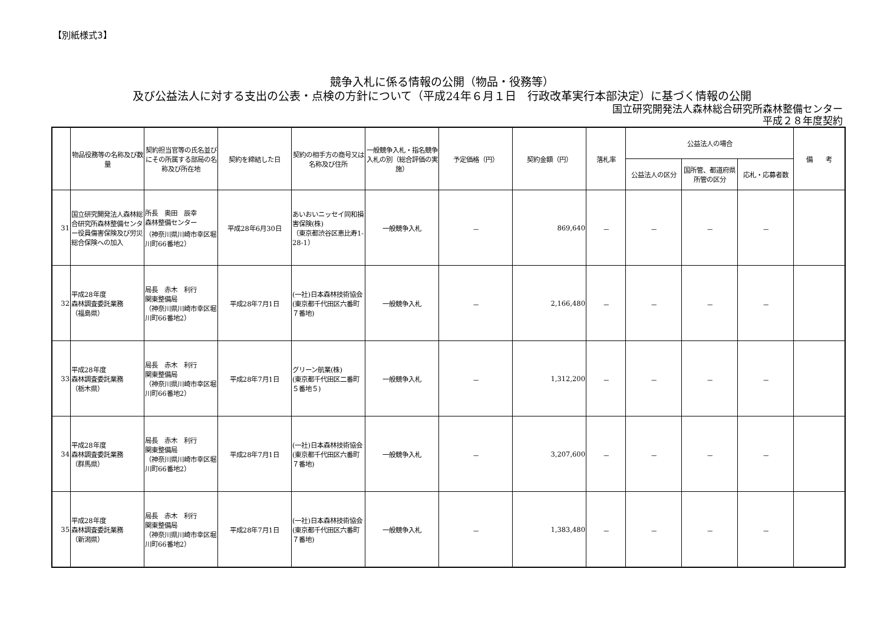【別紙様式3】
競争入札に係る情報の公開（物品・役務等）
及び公益法人に対する支出の公表・点検の方針について（平成24年６月１日　行政改革実行本部決定）に基づく情報の公開
国立研究開発法人森林総合研究所森林整備センター
平成２８年度契約
| | 物品役務等の名称及び数量 | 契約担当官等の氏名並びにその所属する部局の名称及び所在地 | 契約を締結した日 | 契約の相手方の商号又は名称及び住所 | 一般競争入札・指名競争入札の別（総合評価の実施） | 予定価格（円） | 契約金額（円） | 落札率 | 公益法人の場合 | | | 備 考 |
| --- | --- | --- | --- | --- | --- | --- | --- | --- | --- | --- | --- | --- |
| | | | | | | | | | 公益法人の区分 | 国所管、都道府県所管の区分 | 応札・応募者数 | |
| 31 | 国立研究開発法人森林総合研究所森林整備センター役員傷害保険及び労災総合保険への加入 | 所長 奥田 辰幸 森林整備センター （神奈川県川崎市幸区堀川町66番地2） | 平成28年6月30日 | あいおいニッセイ同和損害保険(株) （東京都渋谷区恵比寿1-28-1） | 一般競争入札 | － | 869,640 | － | － | － | － | |
| 32 | 平成28年度 森林調査委託業務 （福島県） | 局長 赤木 利行 関東整備局 （神奈川県川崎市幸区堀川町66番地2） | 平成28年7月1日 | (一社)日本森林技術協会 (東京都千代田区六番町７番地) | 一般競争入札 | － | 2,166,480 | － | － | － | － | |
| 33 | 平成28年度 森林調査委託業務 （栃木県） | 局長 赤木 利行 関東整備局 （神奈川県川崎市幸区堀川町66番地2） | 平成28年7月1日 | グリーン航業(株) (東京都千代田区二番町５番地５) | 一般競争入札 | － | 1,312,200 | － | － | － | － | |
| 34 | 平成28年度 森林調査委託業務 （群馬県） | 局長 赤木 利行 関東整備局 （神奈川県川崎市幸区堀川町66番地2） | 平成28年7月1日 | (一社)日本森林技術協会 (東京都千代田区六番町７番地) | 一般競争入札 | － | 3,207,600 | － | － | － | － | |
| 35 | 平成28年度 森林調査委託業務 （新潟県） | 局長 赤木 利行 関東整備局 （神奈川県川崎市幸区堀川町66番地2） | 平成28年7月1日 | (一社)日本森林技術協会 (東京都千代田区六番町７番地) | 一般競争入札 | － | 1,383,480 | － | － | － | － | |